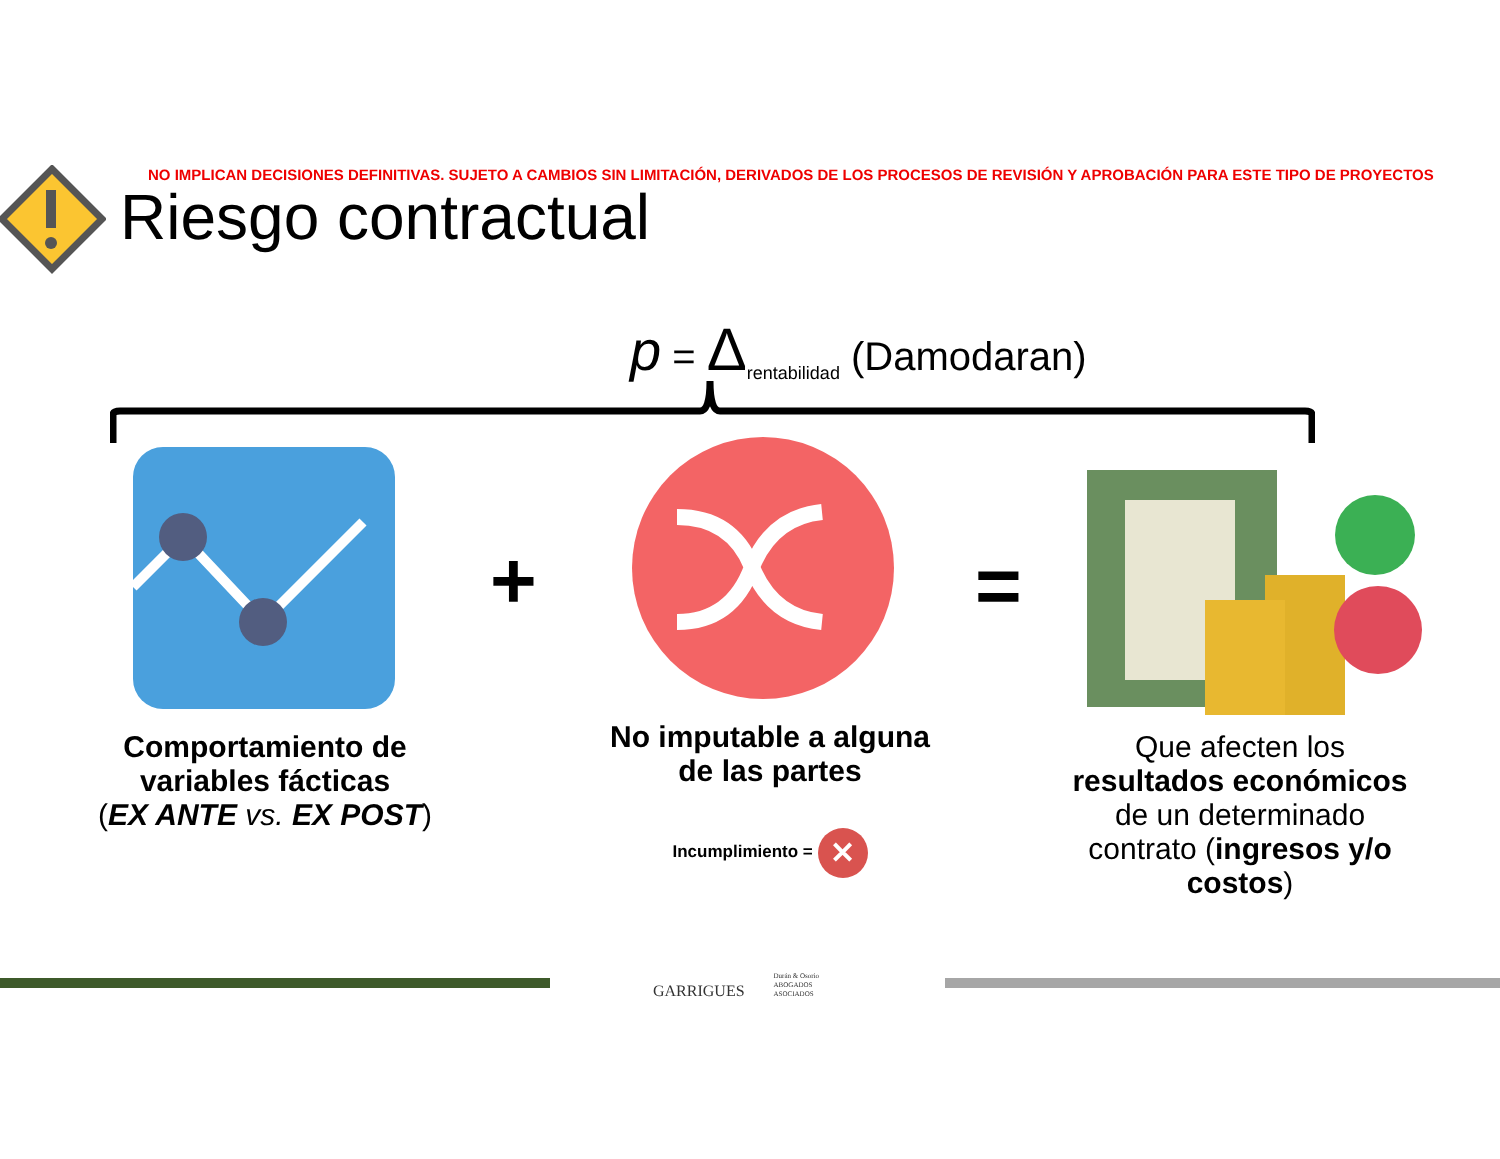NO IMPLICAN DECISIONES DEFINITIVAS. SUJETO A CAMBIOS SIN LIMITACIÓN, DERIVADOS DE LOS PROCESOS DE REVISIÓN Y APROBACIÓN PARA ESTE TIPO DE PROYECTOS
Riesgo contractual
p = Δ<sub>rentabilidad</sub> (Damodaran)
+ =
Comportamiento de
variables fácticas
(EX ANTE vs. EX POST)
No imputable a alguna
de las partes
Incumplimiento = ✕
Que afecten los
resultados económicos
de un determinado
contrato (ingresos y/o
costos)
GARRIGUES Durán & Osorio
ABOGADOS
ASOCIADOS